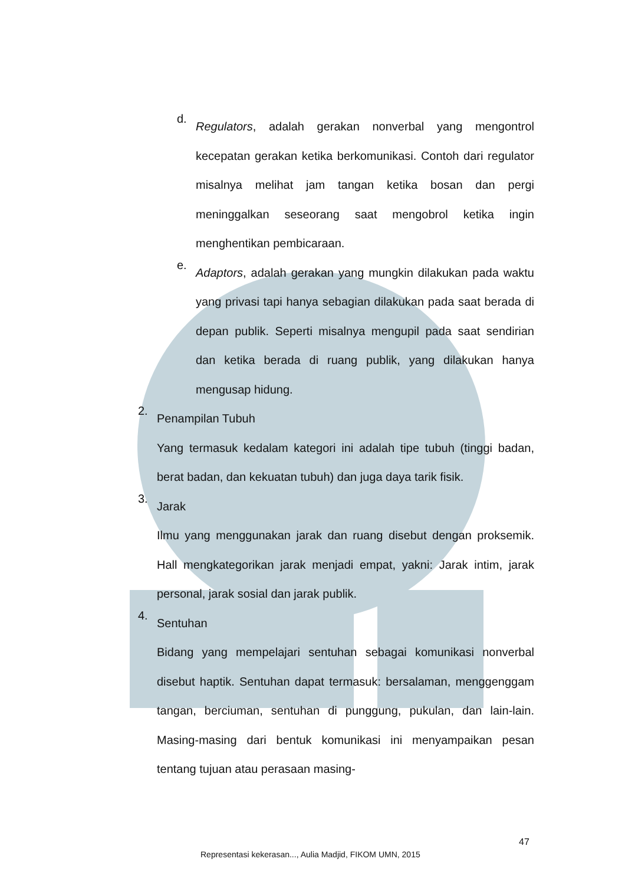d.
Regulators, adalah gerakan nonverbal yang mengontrol kecepatan gerakan ketika berkomunikasi. Contoh dari regulator misalnya melihat jam tangan ketika bosan dan pergi meninggalkan seseorang saat mengobrol ketika ingin menghentikan pembicaraan.
e.
Adaptors, adalah gerakan yang mungkin dilakukan pada waktu yang privasi tapi hanya sebagian dilakukan pada saat berada di depan publik. Seperti misalnya mengupil pada saat sendirian dan ketika berada di ruang publik, yang dilakukan hanya mengusap hidung.
2.
Penampilan Tubuh
Yang termasuk kedalam kategori ini adalah tipe tubuh (tinggi badan, berat badan, dan kekuatan tubuh) dan juga daya tarik fisik.
3.
Jarak
Ilmu yang menggunakan jarak dan ruang disebut dengan proksemik. Hall mengkategorikan jarak menjadi empat, yakni: Jarak intim, jarak personal, jarak sosial dan jarak publik.
4.
Sentuhan
Bidang yang mempelajari sentuhan sebagai komunikasi nonverbal disebut haptik. Sentuhan dapat termasuk: bersalaman, menggenggam tangan, berciuman, sentuhan di punggung, pukulan, dan lain-lain. Masing-masing dari bentuk komunikasi ini menyampaikan pesan tentang tujuan atau perasaan masing-
47
Representasi kekerasan..., Aulia Madjid, FIKOM UMN, 2015